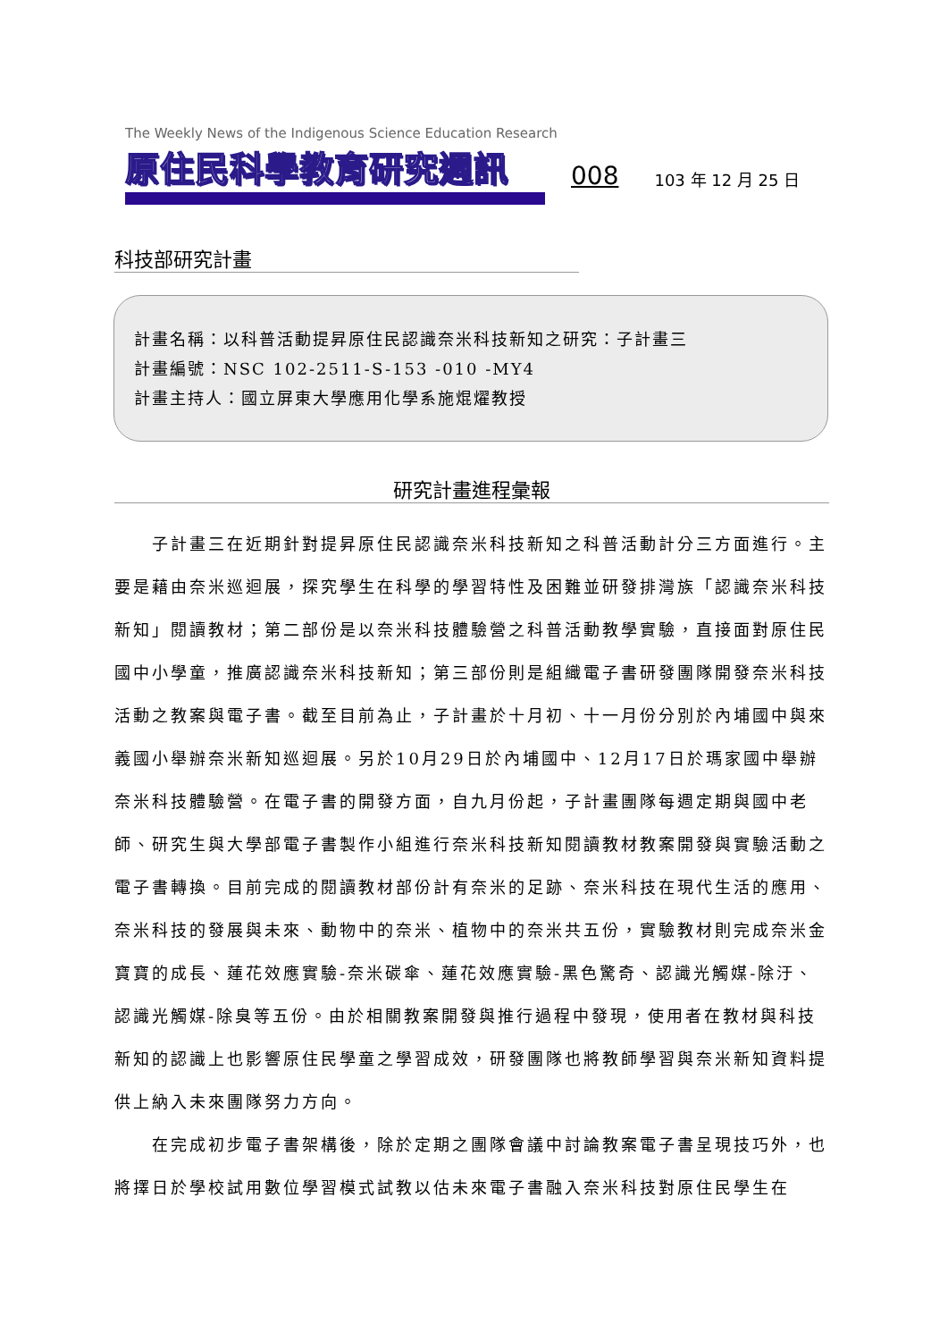The Weekly News of the Indigenous Science Education Research
原住民科學教育研究週訊 008 103 年 12 月 25 日
科技部研究計畫
計畫名稱：以科普活動提昇原住民認識奈米科技新知之研究：子計畫三
計畫編號：NSC 102-2511-S-153 -010 -MY4
計畫主持人：國立屏東大學應用化學系施焜燿教授
研究計畫進程彙報
子計畫三在近期針對提昇原住民認識奈米科技新知之科普活動計分三方面進行。主要是藉由奈米巡迴展，探究學生在科學的學習特性及困難並研發排灣族「認識奈米科技新知」閱讀教材；第二部份是以奈米科技體驗營之科普活動教學實驗，直接面對原住民國中小學童，推廣認識奈米科技新知；第三部份則是組織電子書研發團隊開發奈米科技活動之教案與電子書。截至目前為止，子計畫於十月初、十一月份分別於內埔國中與來義國小舉辦奈米新知巡迴展。另於10月29日於內埔國中、12月17日於瑪家國中舉辦奈米科技體驗營。在電子書的開發方面，自九月份起，子計畫團隊每週定期與國中老師、研究生與大學部電子書製作小組進行奈米科技新知閱讀教材教案開發與實驗活動之電子書轉換。目前完成的閱讀教材部份計有奈米的足跡、奈米科技在現代生活的應用、奈米科技的發展與未來、動物中的奈米、植物中的奈米共五份，實驗教材則完成奈米金寶寶的成長、蓮花效應實驗-奈米碳傘、蓮花效應實驗-黑色驚奇、認識光觸媒-除汙、認識光觸媒-除臭等五份。由於相關教案開發與推行過程中發現，使用者在教材與科技新知的認識上也影響原住民學童之學習成效，研發團隊也將教師學習與奈米新知資料提供上納入未來團隊努力方向。
在完成初步電子書架構後，除於定期之團隊會議中討論教案電子書呈現技巧外，也將擇日於學校試用數位學習模式試教以估未來電子書融入奈米科技對原住民學生在